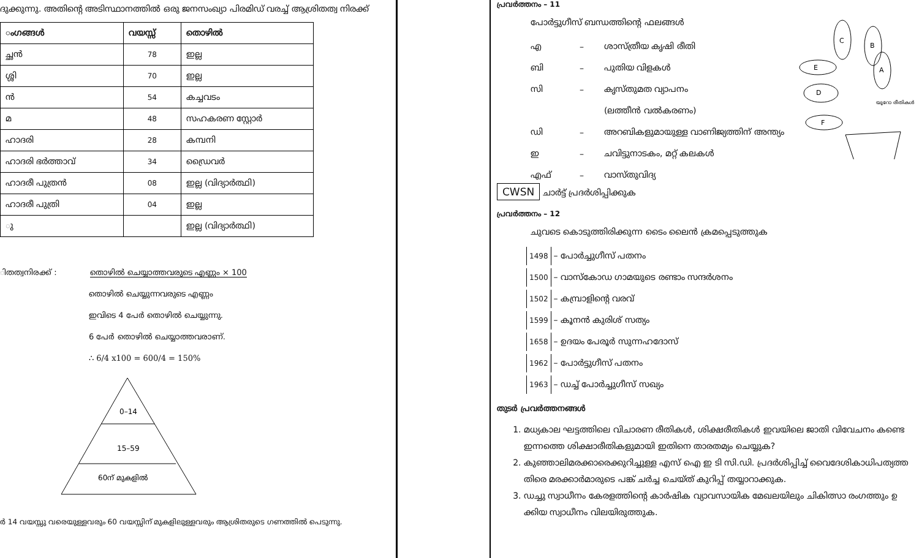ദുക്കുന്നു. അതിന്റെ അടിസ്ഥാനത്തിൽ ഒരു ജനസംഖ്യാ പിരമിഡ് വരച്ച് ആശ്രിതത്വ നിരക്ക്
| ംഗങ്ങൾ | വയസ്സ് | തൊഴിൽ |
| --- | --- | --- |
| ച്ഛൻ | 78 | ഇല്ല |
| ശ്ശി | 70 | ഇല്ല |
| ൻ | 54 | കച്ചവടം |
| മ | 48 | സഹകരണ സ്റ്റോർ |
| ഹാദരി | 28 | കമ്പനി |
| ഹാദരി ഭർത്താവ് | 34 | ഡ്രൈവർ |
| ഹാദരീ പുത്രൻ | 08 | ഇല്ല (വിദ്യാർത്ഥി) |
| ഹാദരീ പുത്രി | 04 | ഇല്ല |
| ു | | ഇല്ല (വിദ്യാർത്ഥി) |
ിതത്വനിരക്ക് : തൊഴിൽ ചെയ്യാത്തവരുടെ എണ്ണം × 100
തൊഴിൽ ചെയ്യുന്നവരുടെ എണ്ണം
ഇവിടെ 4 പേർ തൊഴിൽ ചെയ്യുന്നു.
6 പേർ തൊഴിൽ ചെയ്യാത്തവരാണ്.
∴ 6/4 x100 = 600/4 = 150%
0–14
15–59
60ന് മുകളിൽ
ർ 14 വയസ്സു വരെയുള്ളവരും 60 വയസ്സിന് മുകളിലുള്ളവരും ആശ്രിതരുടെ ഗണത്തിൽ പെടുന്നു.
പ്രവർത്തനം – 11
പോർട്ടുഗീസ് ബന്ധത്തിന്റെ ഫലങ്ങൾ
എ – ശാസ്ത്രീയ കൃഷി രീതി
ബി – പുതിയ വിളകൾ
സി – കൃസ്തുമത വ്യാപനം
(ലത്തീൻ വൽകരണം)
ഡി – അറബികളുമായുള്ള വാണിജ്യത്തിന് അന്ത്യം
ഇ – ചവിട്ടുനാടകം, മറ്റ് കലകൾ
എഫ് – വാസ്തുവിദ്യ
C
B
E
A
D
F
യൂറോ രീതികൾ
CWSN ചാർട്ട് പ്രദർശിപ്പിക്കുക
പ്രവർത്തനം – 12
ചുവടെ കൊടുത്തിരിക്കുന്ന ടൈം ലൈൻ ക്രമപ്പെടുത്തുക
1498 – പോർച്ചുഗീസ് പതനം
1500 – വാസ്കോഡ ഗാമയുടെ രണ്ടാം സന്ദർശനം
1502 – കമ്പ്രാളിന്റെ വരവ്
1599 – കൂനൻ കുരിശ് സത്യം
1658 – ഉദയം പേരൂർ സുന്നഹദോസ്
1962 – പോർട്ടുഗീസ് പതനം
1963 – ഡച്ച് പോർച്ചുഗീസ് സഖ്യം
തുടർ പ്രവർത്തനങ്ങൾ
1. മധ്യകാല ഘട്ടത്തിലെ വിചാരണ രീതികൾ, ശിക്ഷരീതികൾ ഇവയിലെ ജാതി വിവേചനം കണ്ടെ ഇന്നത്തെ ശിക്ഷാരീതികളുമായി ഇതിനെ താരതമ്യം ചെയ്യുക?
2. കുഞ്ഞാലിമരക്കാരെക്കുറിച്ചുള്ള എസ് ഐ ഇ ടി സി.ഡി. പ്രദർശിപ്പിച്ച് വൈദേശികാധിപത്യത്ത തിരെ മരക്കാർമാരുടെ പങ്ക് ചർച്ച ചെയ്ത് കുറിപ്പ് തയ്യാറാക്കുക.
3. ഡച്ചു സ്വാധീനം കേരളത്തിന്റെ കാർഷിക വ്യാവസായിക മേഖലയിലും ചികിത്സാ രംഗത്തും ഉ ക്കിയ സ്വാധീനം വിലയിരുത്തുക.